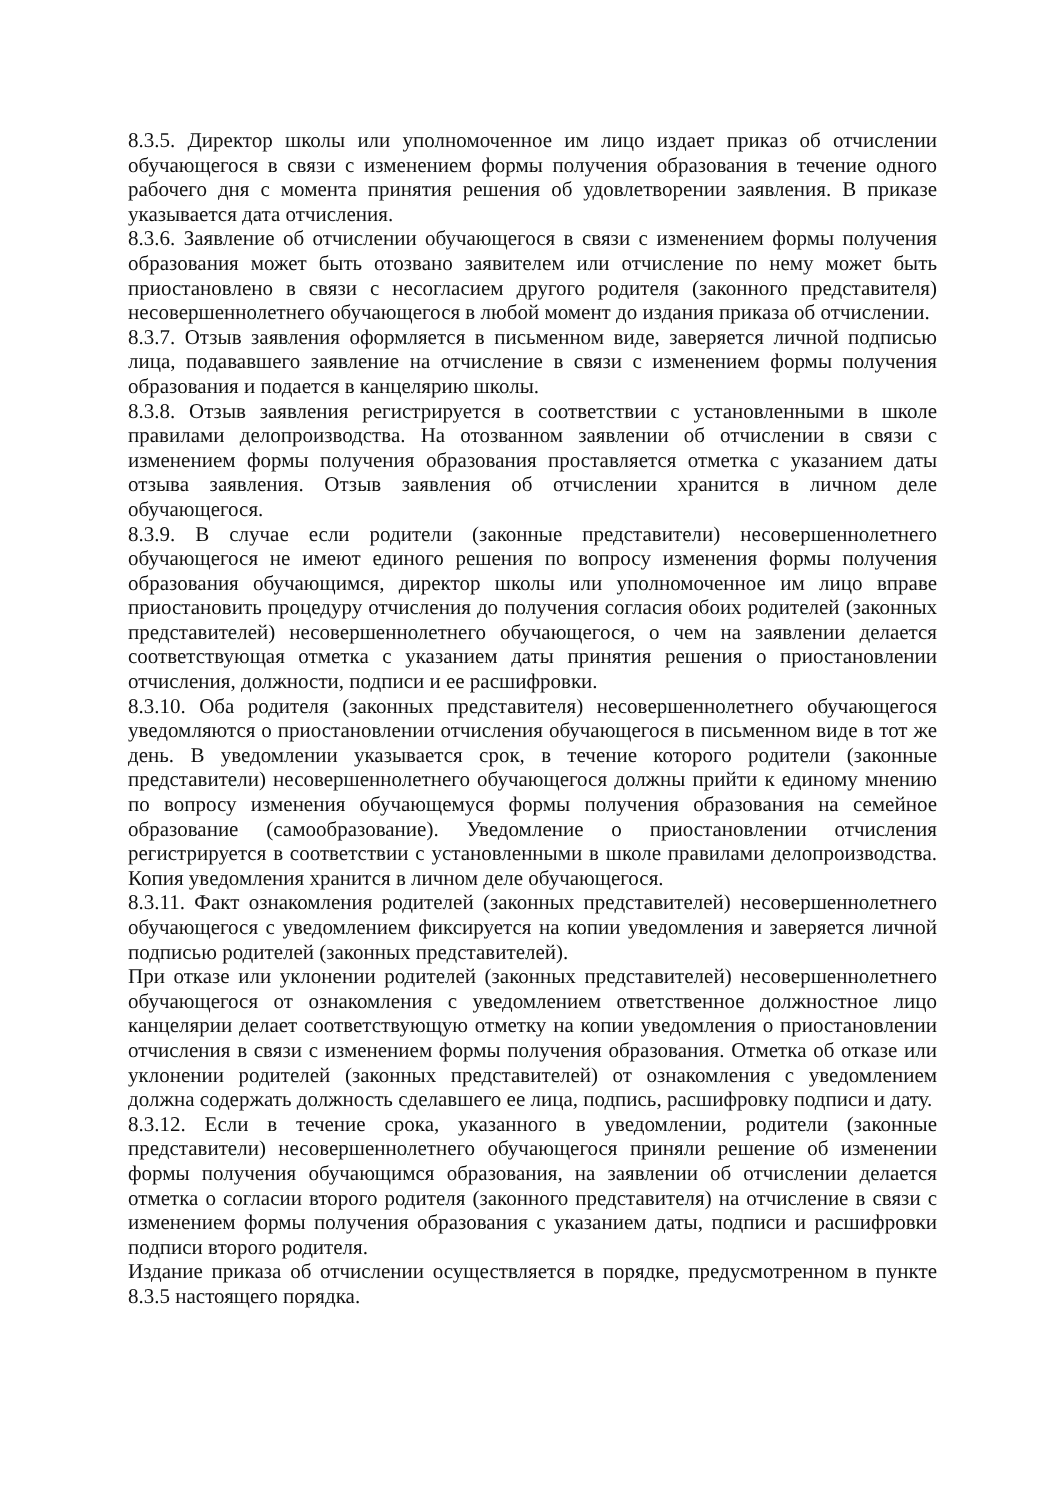8.3.5. Директор школы или уполномоченное им лицо издает приказ об отчислении обучающегося в связи с изменением формы получения образования в течение одного рабочего дня с момента принятия решения об удовлетворении заявления. В приказе указывается дата отчисления.
8.3.6. Заявление об отчислении обучающегося в связи с изменением формы получения образования может быть отозвано заявителем или отчисление по нему может быть приостановлено в связи с несогласием другого родителя (законного представителя) несовершеннолетнего обучающегося в любой момент до издания приказа об отчислении.
8.3.7. Отзыв заявления оформляется в письменном виде, заверяется личной подписью лица, подававшего заявление на отчисление в связи с изменением формы получения образования и подается в канцелярию школы.
8.3.8. Отзыв заявления регистрируется в соответствии с установленными в школе правилами делопроизводства. На отозванном заявлении об отчислении в связи с изменением формы получения образования проставляется отметка с указанием даты отзыва заявления. Отзыв заявления об отчислении хранится в личном деле обучающегося.
8.3.9. В случае если родители (законные представители) несовершеннолетнего обучающегося не имеют единого решения по вопросу изменения формы получения образования обучающимся, директор школы или уполномоченное им лицо вправе приостановить процедуру отчисления до получения согласия обоих родителей (законных представителей) несовершеннолетнего обучающегося, о чем на заявлении делается соответствующая отметка с указанием даты принятия решения о приостановлении отчисления, должности, подписи и ее расшифровки.
8.3.10. Оба родителя (законных представителя) несовершеннолетнего обучающегося уведомляются о приостановлении отчисления обучающегося в письменном виде в тот же день. В уведомлении указывается срок, в течение которого родители (законные представители) несовершеннолетнего обучающегося должны прийти к единому мнению по вопросу изменения обучающемуся формы получения образования на семейное образование (самообразование). Уведомление о приостановлении отчисления регистрируется в соответствии с установленными в школе правилами делопроизводства. Копия уведомления хранится в личном деле обучающегося.
8.3.11. Факт ознакомления родителей (законных представителей) несовершеннолетнего обучающегося с уведомлением фиксируется на копии уведомления и заверяется личной подписью родителей (законных представителей).
При отказе или уклонении родителей (законных представителей) несовершеннолетнего обучающегося от ознакомления с уведомлением ответственное должностное лицо канцелярии делает соответствующую отметку на копии уведомления о приостановлении отчисления в связи с изменением формы получения образования. Отметка об отказе или уклонении родителей (законных представителей) от ознакомления с уведомлением должна содержать должность сделавшего ее лица, подпись, расшифровку подписи и дату.
8.3.12. Если в течение срока, указанного в уведомлении, родители (законные представители) несовершеннолетнего обучающегося приняли решение об изменении формы получения обучающимся образования, на заявлении об отчислении делается отметка о согласии второго родителя (законного представителя) на отчисление в связи с изменением формы получения образования с указанием даты, подписи и расшифровки подписи второго родителя.
Издание приказа об отчислении осуществляется в порядке, предусмотренном в пункте 8.3.5 настоящего порядка.